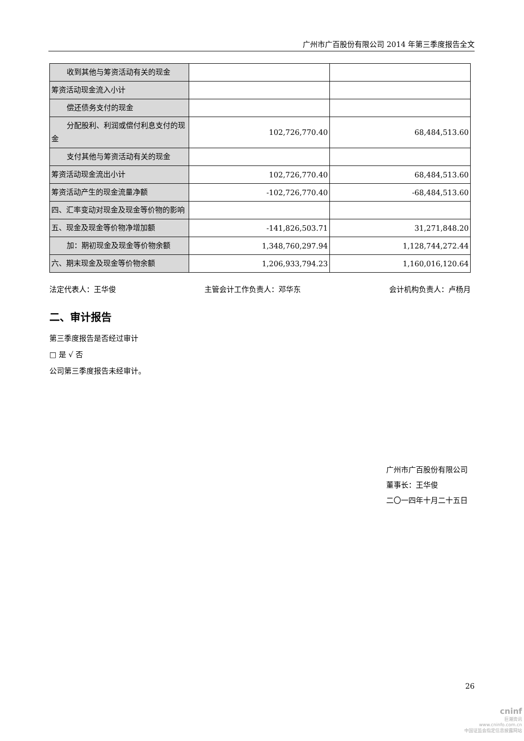广州市广百股份有限公司 2014 年第三季度报告全文
| 收到其他与筹资活动有关的现金 | | |
| 筹资活动现金流入小计 | | |
| 偿还债务支付的现金 | | |
| 分配股利、利润或偿付利息支付 的现金 | 102,726,770.40 | 68,484,513.60 |
| 支付其他与筹资活动有关的现金 | | |
| 筹资活动现金流出小计 | 102,726,770.40 | 68,484,513.60 |
| 筹资活动产生的现金流量净额 | -102,726,770.40 | -68,484,513.60 |
| 四、汇率变动对现金及现金等价物的影响 | | |
| 五、现金及现金等价物净增加额 | -141,826,503.71 | 31,271,848.20 |
| 加：期初现金及现金等价物余额 | 1,348,760,297.94 | 1,128,744,272.44 |
| 六、期末现金及现金等价物余额 | 1,206,933,794.23 | 1,160,016,120.64 |
法定代表人：王华俊 主管会计工作负责人：邓华东 会计机构负责人：卢杨月
二、审计报告
第三季度报告是否经过审计
□ 是 √ 否
公司第三季度报告未经审计。
广州市广百股份有限公司
董事长：王华俊
二〇一四年十月二十五日
26
cninf
巨潮资讯
www.cninfo.com.cn
中国证监会指定信息披露网站